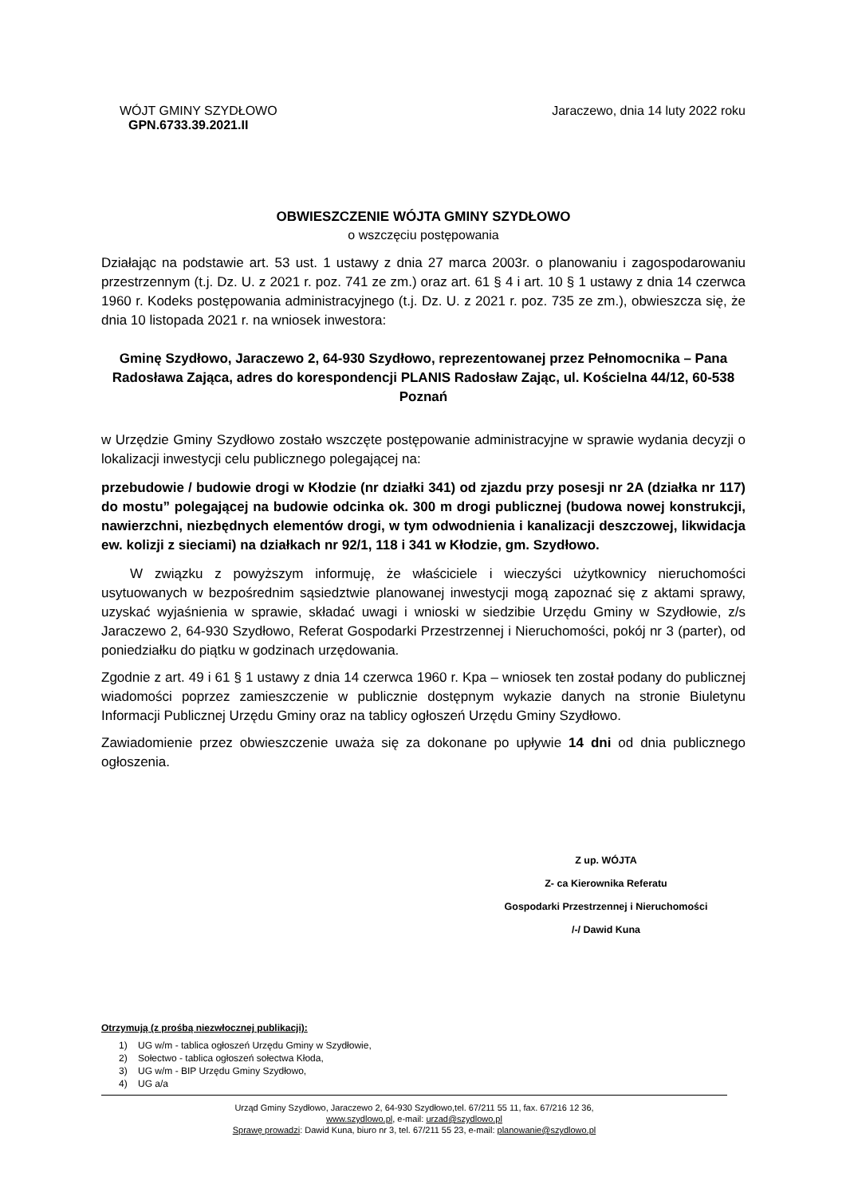WÓJT GMINY SZYDŁOWO Jaraczewo, dnia 14 luty 2022 roku
GPN.6733.39.2021.II
OBWIESZCZENIE WÓJTA GMINY SZYDŁOWO
o wszczęciu postępowania
Działając na podstawie art. 53 ust. 1 ustawy z dnia 27 marca 2003r. o planowaniu i zagospodarowaniu przestrzennym (t.j. Dz. U. z 2021 r. poz. 741 ze zm.) oraz art. 61 § 4 i art. 10 § 1 ustawy z dnia 14 czerwca 1960 r. Kodeks postępowania administracyjnego (t.j. Dz. U. z 2021 r. poz. 735 ze zm.), obwieszcza się, że dnia 10 listopada 2021 r. na wniosek inwestora:
Gminę Szydłowo, Jaraczewo 2, 64-930 Szydłowo, reprezentowanej przez Pełnomocnika – Pana Radosława Zająca, adres do korespondencji PLANIS Radosław Zając, ul. Kościelna 44/12, 60-538 Poznań
w Urzędzie Gminy Szydłowo zostało wszczęte postępowanie administracyjne w sprawie wydania decyzji o lokalizacji inwestycji celu publicznego polegającej na:
przebudowie / budowie drogi w Kłodzie (nr działki 341) od zjazdu przy posesji nr 2A (działka nr 117) do mostu” polegającej na budowie odcinka ok. 300 m drogi publicznej (budowa nowej konstrukcji, nawierzchni, niezbędnych elementów drogi, w tym odwodnienia i kanalizacji deszczowej, likwidacja ew. kolizji z sieciami) na działkach nr 92/1, 118 i 341 w Kłodzie, gm. Szydłowo.
W związku z powyższym informuję, że właściciele i wieczyści użytkownicy nieruchomości usytuowanych w bezpośrednim sąsiedztwie planowanej inwestycji mogą zapoznać się z aktami sprawy, uzyskać wyjaśnienia w sprawie, składać uwagi i wnioski w siedzibie Urzędu Gminy w Szydłowie, z/s Jaraczewo 2, 64-930 Szydłowo, Referat Gospodarki Przestrzennej i Nieruchomości, pokój nr 3 (parter), od poniedziałku do piątku w godzinach urzędowania.
Zgodnie z art. 49 i 61 § 1 ustawy z dnia 14 czerwca 1960 r. Kpa – wniosek ten został podany do publicznej wiadomości poprzez zamieszczenie w publicznie dostępnym wykazie danych na stronie Biuletynu Informacji Publicznej Urzędu Gminy oraz na tablicy ogłoszeń Urzędu Gminy Szydłowo.
Zawiadomienie przez obwieszczenie uważa się za dokonane po upływie 14 dni od dnia publicznego ogłoszenia.
Z up. WÓJTA
Z- ca Kierownika Referatu
Gospodarki Przestrzennej i Nieruchomości
/-/ Dawid Kuna
Otrzymują (z prośbą niezwłocznej publikacji):
1) UG w/m - tablica ogłoszeń Urzędu Gminy w Szydłowie,
2) Sołectwo - tablica ogłoszeń sołectwa Kłoda,
3) UG w/m - BIP Urzędu Gminy Szydłowo,
4) UG a/a
Urząd Gminy Szydłowo, Jaraczewo 2, 64-930 Szydłowo,tel. 67/211 55 11, fax. 67/216 12 36,
www.szydlowo.pl, e-mail: urzad@szydlowo.pl
Sprawę prowadzi: Dawid Kuna, biuro nr 3, tel. 67/211 55 23, e-mail: planowanie@szydlowo.pl